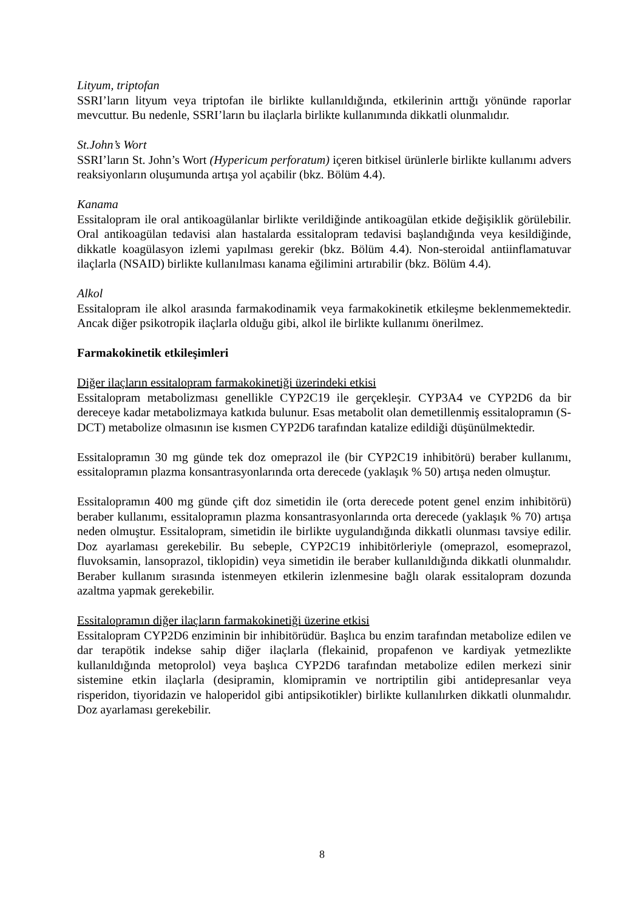Lityum, triptofan
SSRI’ların lityum veya triptofan ile birlikte kullanıldığında, etkilerinin arttığı yönünde raporlar mevcuttur. Bu nedenle, SSRI’ların bu ilaçlarla birlikte kullanımında dikkatli olunmalıdır.
St.John’s Wort
SSRI’ların St. John’s Wort (Hypericum perforatum) içeren bitkisel ürünlerle birlikte kullanımı advers reaksiyonların oluşumunda artışa yol açabilir (bkz. Bölüm 4.4).
Kanama
Essitalopram ile oral antikoagülanlar birlikte verildiğinde antikoagülan etkide değişiklik görülebilir. Oral antikoagülan tedavisi alan hastalarda essitalopram tedavisi başlandığında veya kesildiğinde, dikkatle koagülasyon izlemi yapılması gerekir (bkz. Bölüm 4.4). Non-steroidal antiinflamatuvar ilaçlarla (NSAID) birlikte kullanılması kanama eğilimini artırabilir (bkz. Bölüm 4.4).
Alkol
Essitalopram ile alkol arasında farmakodinamik veya farmakokinetik etkileşme beklenmemektedir. Ancak diğer psikotropik ilaçlarla olduğu gibi, alkol ile birlikte kullanımı önerilmez.
Farmakokinetik etkileşimleri
Diğer ilaçların essitalopram farmakokinetiği üzerindeki etkisi
Essitalopram metabolizması genellikle CYP2C19 ile gerçekleşir. CYP3A4 ve CYP2D6 da bir dereceye kadar metabolizmaya katkıda bulunur. Esas metabolit olan demetillenmiş essitalopramın (S-DCT) metabolize olmasının ise kısmen CYP2D6 tarafından katalize edildiği düşünülmektedir.
Essitalopramın 30 mg günde tek doz omeprazol ile (bir CYP2C19 inhibitörü) beraber kullanımı, essitalopramın plazma konsantrasyonlarında orta derecede (yaklaşık % 50) artışa neden olmuştur.
Essitalopramın 400 mg günde çift doz simetidin ile (orta derecede potent genel enzim inhibitörü) beraber kullanımı, essitalopramın plazma konsantrasyonlarında orta derecede (yaklaşık % 70) artışa neden olmuştur. Essitalopram, simetidin ile birlikte uygulandığında dikkatli olunması tavsiye edilir. Doz ayarlaması gerekebilir. Bu sebeple, CYP2C19 inhibitörleriyle (omeprazol, esomeprazol, fluvoksamin, lansoprazol, tiklopidin) veya simetidin ile beraber kullanıldığında dikkatli olunmalıdır. Beraber kullanım sırasında istenmeyen etkilerin izlenmesine bağlı olarak essitalopram dozunda azaltma yapmak gerekebilir.
Essitalopramın diğer ilaçların farmakokinetiği üzerine etkisi
Essitalopram CYP2D6 enziminin bir inhibitörüdür. Başlıca bu enzim tarafından metabolize edilen ve dar terapötik indekse sahip diğer ilaçlarla (flekainid, propafenon ve kardiyak yetmezlikte kullanıldığında metoprolol) veya başlıca CYP2D6 tarafından metabolize edilen merkezi sinir sistemine etkin ilaçlarla (desipramin, klomipramin ve nortriptilin gibi antidepresanlar veya risperidon, tiyoridazin ve haloperidol gibi antipsikotikler) birlikte kullanılırken dikkatli olunmalıdır. Doz ayarlaması gerekebilir.
8